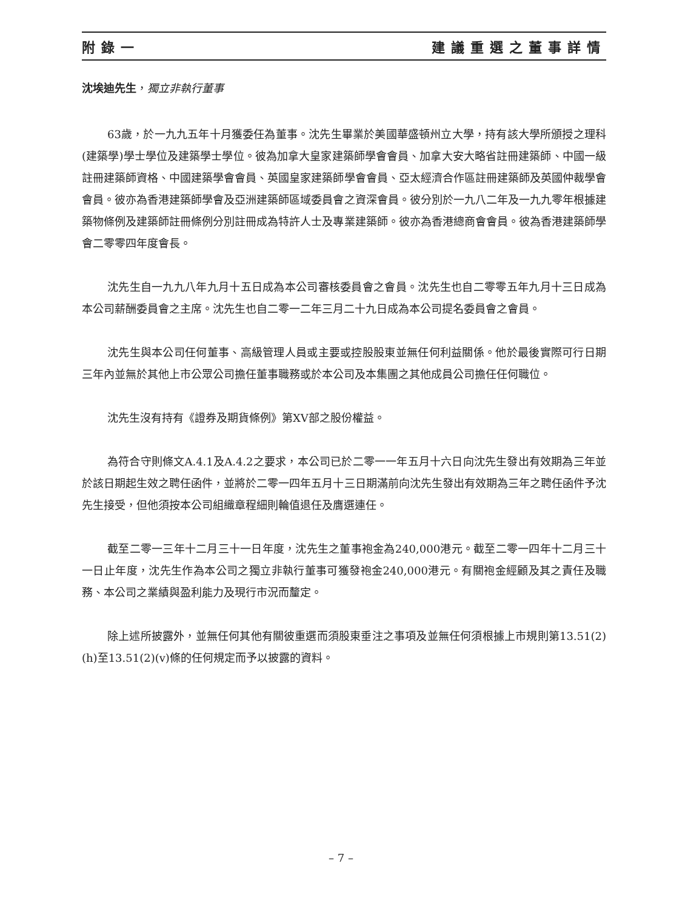附錄一 建議重選之董事詳情
沈埃迪先生，獨立非執行董事
63歲，於一九九五年十月獲委任為董事。沈先生畢業於美國華盛頓州立大學，持有該大學所頒授之理科(建築學)學士學位及建築學士學位。彼為加拿大皇家建築師學會會員、加拿大安大略省註冊建築師、中國一級註冊建築師資格、中國建築學會會員、英國皇家建築師學會會員、亞太經濟合作區註冊建築師及英國仲裁學會會員。彼亦為香港建築師學會及亞洲建築師區域委員會之資深會員。彼分別於一九八二年及一九九零年根據建築物條例及建築師註冊條例分別註冊成為特許人士及專業建築師。彼亦為香港總商會會員。彼為香港建築師學會二零零四年度會長。
沈先生自一九九八年九月十五日成為本公司審核委員會之會員。沈先生也自二零零五年九月十三日成為本公司薪酬委員會之主席。沈先生也自二零一二年三月二十九日成為本公司提名委員會之會員。
沈先生與本公司任何董事、高級管理人員或主要或控股股東並無任何利益關係。他於最後實際可行日期三年內並無於其他上市公眾公司擔任董事職務或於本公司及本集團之其他成員公司擔任任何職位。
沈先生沒有持有《證券及期貨條例》第XV部之股份權益。
為符合守則條文A.4.1及A.4.2之要求，本公司已於二零一一年五月十六日向沈先生發出有效期為三年並於該日期起生效之聘任函件，並將於二零一四年五月十三日期滿前向沈先生發出有效期為三年之聘任函件予沈先生接受，但他須按本公司組織章程細則輪值退任及膺選連任。
截至二零一三年十二月三十一日年度，沈先生之董事袍金為240,000港元。截至二零一四年十二月三十一日止年度，沈先生作為本公司之獨立非執行董事可獲發袍金240,000港元。有關袍金經顧及其之責任及職務、本公司之業績與盈利能力及現行市況而釐定。
除上述所披露外，並無任何其他有關彼重選而須股東垂注之事項及並無任何須根據上市規則第13.51(2)(h)至13.51(2)(v)條的任何規定而予以披露的資料。
– 7 –